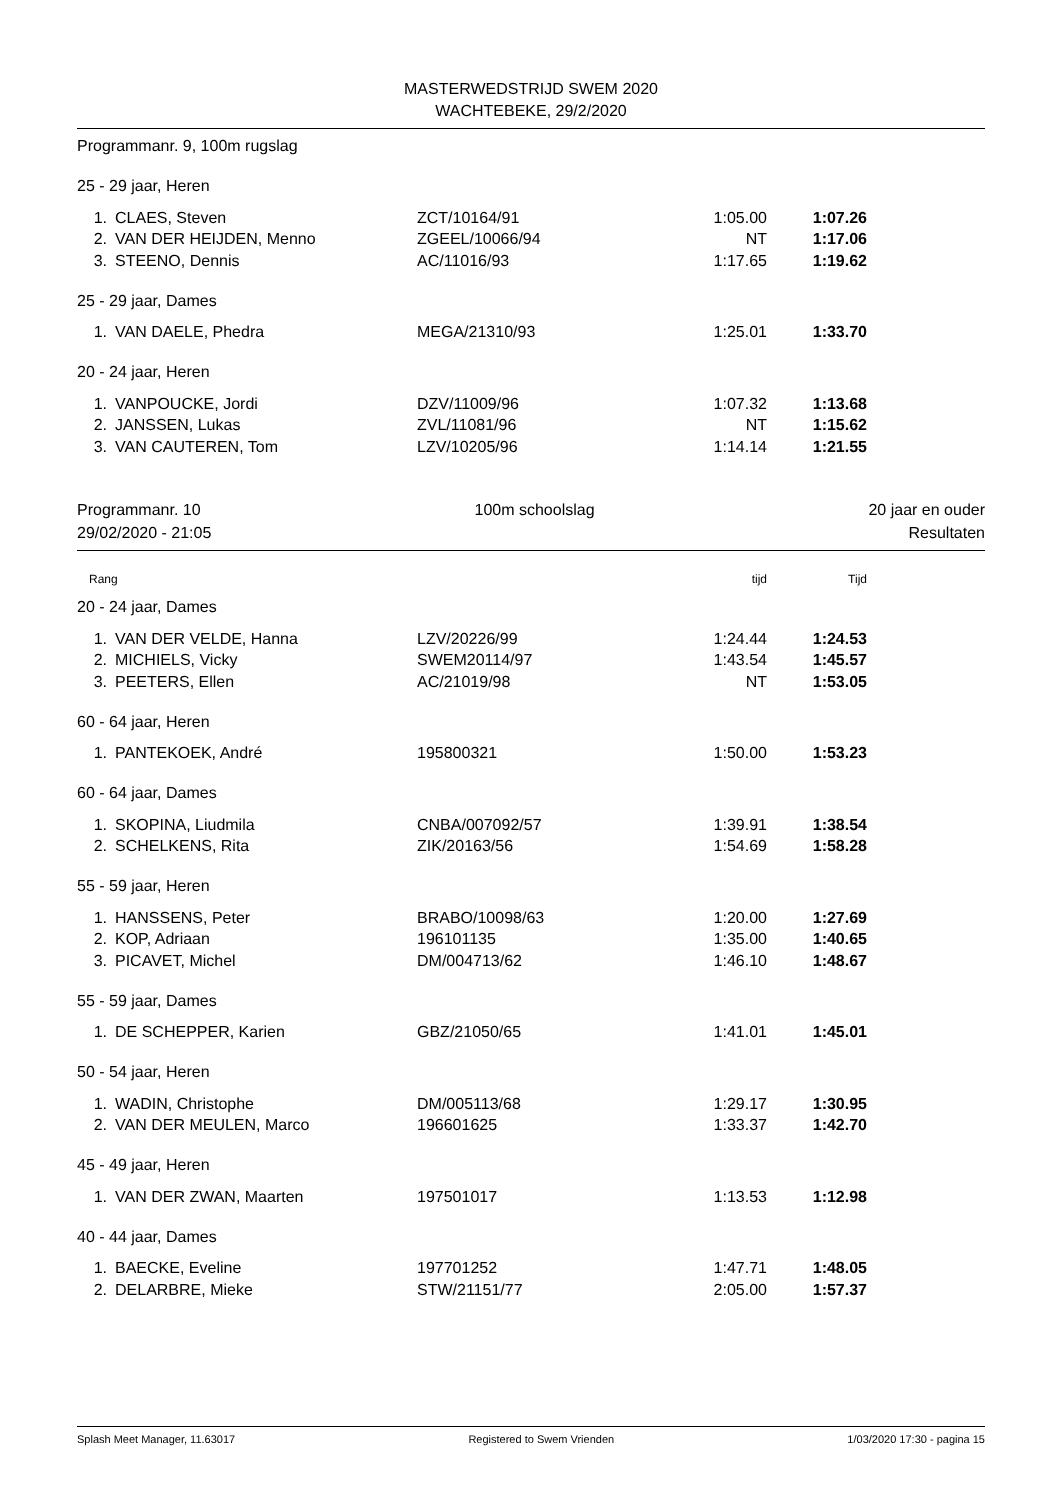MASTERWEDSTRIJD SWEM 2020
WACHTEBEKE, 29/2/2020
Programmanr. 9, 100m rugslag
| 25 - 29 jaar, Heren | | | | | |
| 1. | CLAES, Steven | ZCT/10164/91 | 1:05.00 | 1:07.26 | |
| 2. | VAN DER HEIJDEN, Menno | ZGEEL/10066/94 | NT | 1:17.06 | |
| 3. | STEENO, Dennis | AC/11016/93 | 1:17.65 | 1:19.62 | |
| 25 - 29 jaar, Dames | | | | | |
| 1. | VAN DAELE, Phedra | MEGA/21310/93 | 1:25.01 | 1:33.70 | |
| 20 - 24 jaar, Heren | | | | | |
| 1. | VANPOUCKE, Jordi | DZV/11009/96 | 1:07.32 | 1:13.68 | |
| 2. | JANSSEN, Lukas | ZVL/11081/96 | NT | 1:15.62 | |
| 3. | VAN CAUTEREN, Tom | LZV/10205/96 | 1:14.14 | 1:21.55 | |
Programmanr. 10 100m schoolslag 20 jaar en ouder
29/02/2020 - 21:05 Resultaten
| Rang | | | tijd | Tijd | |
| 20 - 24 jaar, Dames | | | | | |
| 1. | VAN DER VELDE, Hanna | LZV/20226/99 | 1:24.44 | 1:24.53 | |
| 2. | MICHIELS, Vicky | SWEM20114/97 | 1:43.54 | 1:45.57 | |
| 3. | PEETERS, Ellen | AC/21019/98 | NT | 1:53.05 | |
| 60 - 64 jaar, Heren | | | | | |
| 1. | PANTEKOEK, André | 195800321 | 1:50.00 | 1:53.23 | |
| 60 - 64 jaar, Dames | | | | | |
| 1. | SKOPINA, Liudmila | CNBA/007092/57 | 1:39.91 | 1:38.54 | |
| 2. | SCHELKENS, Rita | ZIK/20163/56 | 1:54.69 | 1:58.28 | |
| 55 - 59 jaar, Heren | | | | | |
| 1. | HANSSENS, Peter | BRABO/10098/63 | 1:20.00 | 1:27.69 | |
| 2. | KOP, Adriaan | 196101135 | 1:35.00 | 1:40.65 | |
| 3. | PICAVET, Michel | DM/004713/62 | 1:46.10 | 1:48.67 | |
| 55 - 59 jaar, Dames | | | | | |
| 1. | DE SCHEPPER, Karien | GBZ/21050/65 | 1:41.01 | 1:45.01 | |
| 50 - 54 jaar, Heren | | | | | |
| 1. | WADIN, Christophe | DM/005113/68 | 1:29.17 | 1:30.95 | |
| 2. | VAN DER MEULEN, Marco | 196601625 | 1:33.37 | 1:42.70 | |
| 45 - 49 jaar, Heren | | | | | |
| 1. | VAN DER ZWAN, Maarten | 197501017 | 1:13.53 | 1:12.98 | |
| 40 - 44 jaar, Dames | | | | | |
| 1. | BAECKE, Eveline | 197701252 | 1:47.71 | 1:48.05 | |
| 2. | DELARBRE, Mieke | STW/21151/77 | 2:05.00 | 1:57.37 | |
Splash Meet Manager, 11.63017 Registered to Swem Vrienden 1/03/2020 17:30 - pagina 15